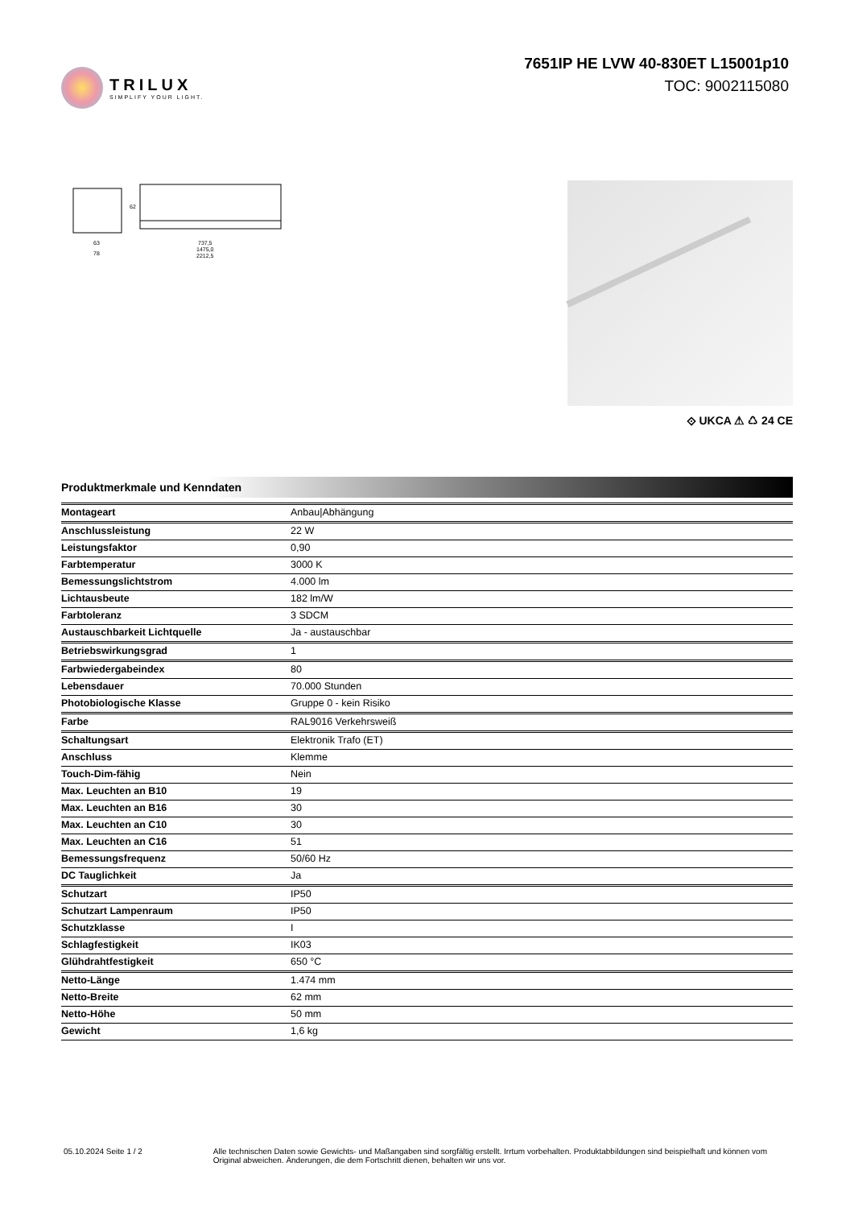TRILUX
SIMPLIFY YOUR LIGHT.
7651IP HE LVW 40-830ET L15001p10
TOC: 9002115080
63
78
737,5
1475,0
2212,5
62
⟐ UKCA ⚠ ♺ 24 CE
Produktmerkmale und Kenndaten
| Montageart | Anbau/Abhängung |
| Anschlussleistung | 22 W |
| Leistungsfaktor | 0,90 |
| Farbtemperatur | 3000 K |
| Bemessungslichtstrom | 4.000 lm |
| Lichtausbeute | 182 lm/W |
| Farbtoleranz | 3 SDCM |
| Austauschbarkeit Lichtquelle | Ja - austauschbar |
| Betriebswirkungsgrad | 1 |
| Farbwiedergabeindex | 80 |
| Lebensdauer | 70.000 Stunden |
| Photobiologische Klasse | Gruppe 0 - kein Risiko |
| Farbe | RAL9016 Verkehrsweiß |
| Schaltungsart | Elektronik Trafo (ET) |
| Anschluss | Klemme |
| Touch-Dim-fähig | Nein |
| Max. Leuchten an B10 | 19 |
| Max. Leuchten an B16 | 30 |
| Max. Leuchten an C10 | 30 |
| Max. Leuchten an C16 | 51 |
| Bemessungsfrequenz | 50/60 Hz |
| DC Tauglichkeit | Ja |
| Schutzart | IP50 |
| Schutzart Lampenraum | IP50 |
| Schutzklasse | I |
| Schlagfestigkeit | IK03 |
| Glühdrahtfestigkeit | 650 °C |
| Netto-Länge | 1.474 mm |
| Netto-Breite | 62 mm |
| Netto-Höhe | 50 mm |
| Gewicht | 1,6 kg |
05.10.2024 Seite 1 / 2 Alle technischen Daten sowie Gewichts- und Maßangaben sind sorgfältig erstellt. Irrtum vorbehalten. Produktabbildungen sind beispielhaft und können vom Original abweichen. Änderungen, die dem Fortschritt dienen, behalten wir uns vor.